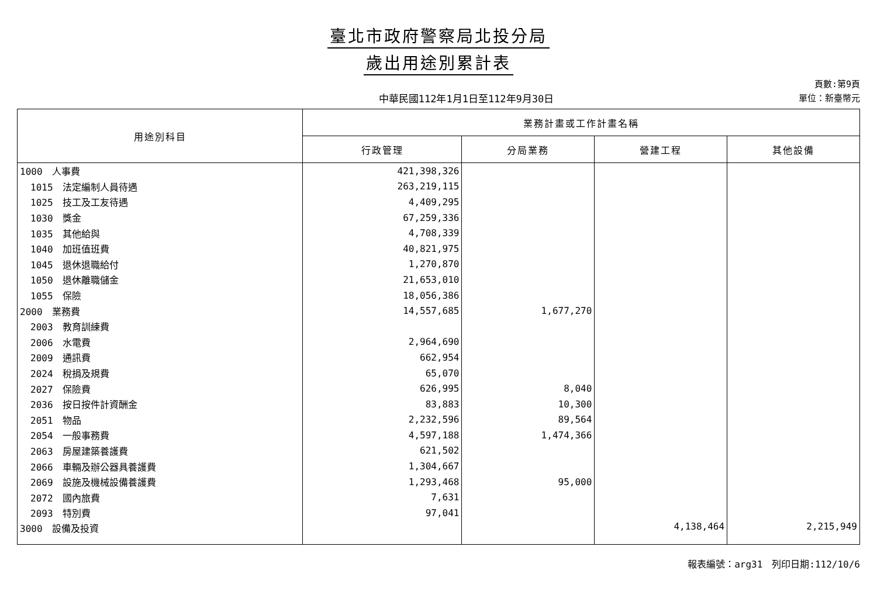臺北市政府警察局北投分局
歲出用途別累計表
中華民國112年1月1日至112年9月30日
頁數:第9頁
單位：新臺幣元
| 用途別科目 | 業務計畫或工作計畫名稱 | | | |
| --- | --- | --- | --- | --- |
| | 行政管理 | 分局業務 | 營建工程 | 其他設備 |
| 1000 人事費 | 421,398,326 | | | |
| 1015 法定編制人員待遇 | 263,219,115 | | | |
| 1025 技工及工友待遇 | 4,409,295 | | | |
| 1030 獎金 | 67,259,336 | | | |
| 1035 其他給與 | 4,708,339 | | | |
| 1040 加班值班費 | 40,821,975 | | | |
| 1045 退休退職給付 | 1,270,870 | | | |
| 1050 退休離職儲金 | 21,653,010 | | | |
| 1055 保險 | 18,056,386 | | | |
| 2000 業務費 | 14,557,685 | 1,677,270 | | |
| 2003 教育訓練費 | | | | |
| 2006 水電費 | 2,964,690 | | | |
| 2009 通訊費 | 662,954 | | | |
| 2024 稅捐及規費 | 65,070 | | | |
| 2027 保險費 | 626,995 | 8,040 | | |
| 2036 按日按件計資酬金 | 83,883 | 10,300 | | |
| 2051 物品 | 2,232,596 | 89,564 | | |
| 2054 一般事務費 | 4,597,188 | 1,474,366 | | |
| 2063 房屋建築養護費 | 621,502 | | | |
| 2066 車輛及辦公器具養護費 | 1,304,667 | | | |
| 2069 設施及機械設備養護費 | 1,293,468 | 95,000 | | |
| 2072 國內旅費 | 7,631 | | | |
| 2093 特別費 | 97,041 | | | |
| 3000 設備及投資 | | | 4,138,464 | 2,215,949 |
報表編號：arg31　列印日期:112/10/6